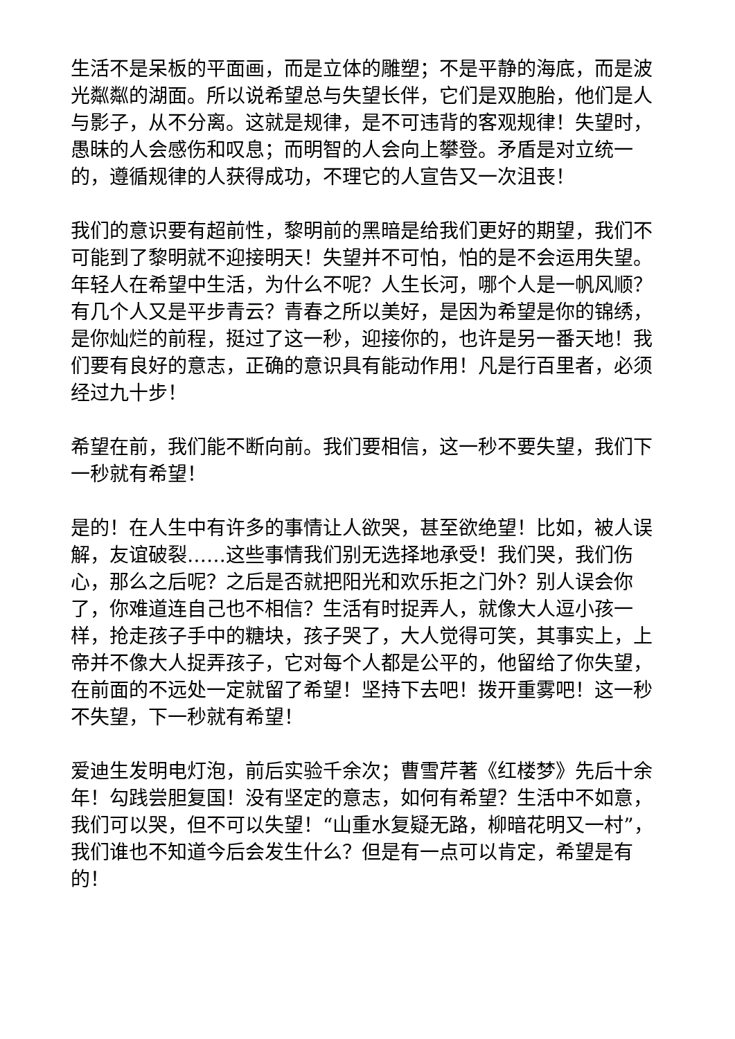生活不是呆板的平面画，而是立体的雕塑；不是平静的海底，而是波光粼粼的湖面。所以说希望总与失望长伴，它们是双胞胎，他们是人与影子，从不分离。这就是规律，是不可违背的客观规律！失望时，愚昧的人会感伤和叹息；而明智的人会向上攀登。矛盾是对立统一的，遵循规律的人获得成功，不理它的人宣告又一次沮丧！
我们的意识要有超前性，黎明前的黑暗是给我们更好的期望，我们不可能到了黎明就不迎接明天！失望并不可怕，怕的是不会运用失望。年轻人在希望中生活，为什么不呢？人生长河，哪个人是一帆风顺？有几个人又是平步青云？青春之所以美好，是因为希望是你的锦绣，是你灿烂的前程，挺过了这一秒，迎接你的，也许是另一番天地！我们要有良好的意志，正确的意识具有能动作用！凡是行百里者，必须经过九十步！
希望在前，我们能不断向前。我们要相信，这一秒不要失望，我们下一秒就有希望！
是的！在人生中有许多的事情让人欲哭，甚至欲绝望！比如，被人误解，友谊破裂……这些事情我们别无选择地承受！我们哭，我们伤心，那么之后呢？之后是否就把阳光和欢乐拒之门外？别人误会你了，你难道连自己也不相信？生活有时捉弄人，就像大人逗小孩一样，抢走孩子手中的糖块，孩子哭了，大人觉得可笑，其事实上，上帝并不像大人捉弄孩子，它对每个人都是公平的，他留给了你失望，在前面的不远处一定就留了希望！坚持下去吧！拨开重雾吧！这一秒不失望，下一秒就有希望！
爱迪生发明电灯泡，前后实验千余次；曹雪芹著《红楼梦》先后十余年！勾践尝胆复国！没有坚定的意志，如何有希望？生活中不如意，我们可以哭，但不可以失望！“山重水复疑无路，柳暗花明又一村”，我们谁也不知道今后会发生什么？但是有一点可以肯定，希望是有的！